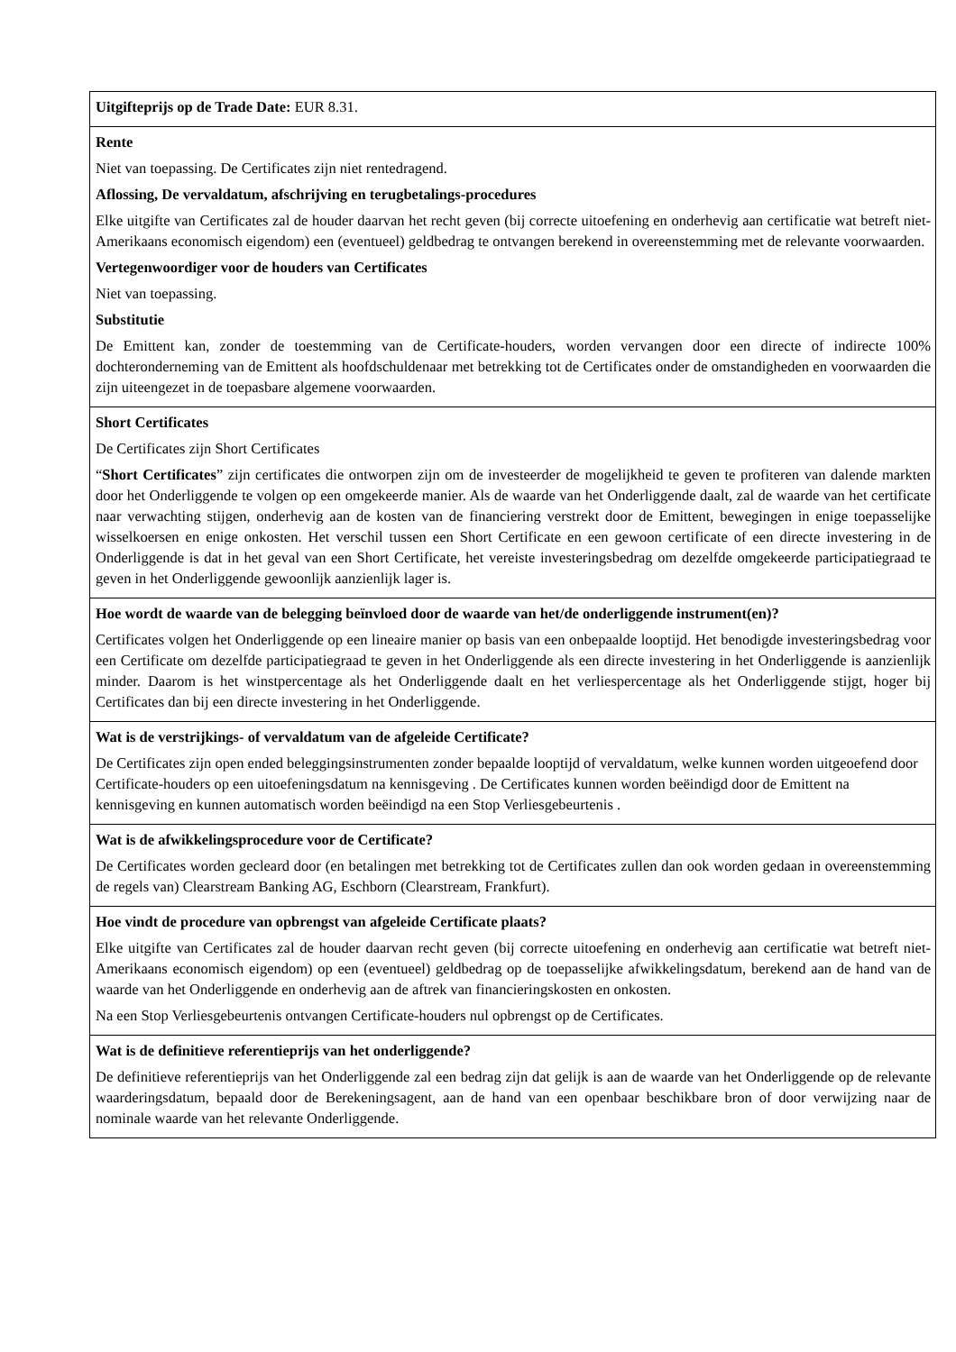| Uitgifteprijs op de Trade Date: EUR 8.31. |
| Rente Niet van toepassing. De Certificates zijn niet rentedragend. Aflossing, De vervaldatum, afschrijving en terugbetalings-procedures Elke uitgifte van Certificates zal de houder daarvan het recht geven (bij correcte uitoefening en onderhevig aan certificatie wat betreft niet-Amerikaans economisch eigendom) een (eventueel) geldbedrag te ontvangen berekend in overeenstemming met de relevante voorwaarden. Vertegenwoordiger voor de houders van Certificates Niet van toepassing. Substitutie De Emittent kan, zonder de toestemming van de Certificate-houders, worden vervangen door een directe of indirecte 100% dochteronderneming van de Emittent als hoofdschuldenaar met betrekking tot de Certificates onder de omstandigheden en voorwaarden die zijn uiteengezet in de toepasbare algemene voorwaarden. |
| Short Certificates De Certificates zijn Short Certificates “ Short Certificates ” zijn certificates die ontworpen zijn om de investeerder de mogelijkheid te geven te profiteren van dalende markten door het Onderliggende te volgen op een omgekeerde manier. Als de waarde van het Onderliggende daalt, zal de waarde van het certificate naar verwachting stijgen, onderhevig aan de kosten van de financiering verstrekt door de Emittent, bewegingen in enige toepasselijke wisselkoersen en enige onkosten. Het verschil tussen een Short Certificate en een gewoon certificate of een directe investering in de Onderliggende is dat in het geval van een Short Certificate, het vereiste investeringsbedrag om dezelfde omgekeerde participatiegraad te geven in het Onderliggende gewoonlijk aanzienlijk lager is. |
| Hoe wordt de waarde van de belegging beïnvloed door de waarde van het/de onderliggende instrument(en)? Certificates volgen het Onderliggende op een lineaire manier op basis van een onbepaalde looptijd. Het benodigde investeringsbedrag voor een Certificate om dezelfde participatiegraad te geven in het Onderliggende als een directe investering in het Onderliggende is aanzienlijk minder. Daarom is het winstpercentage als het Onderliggende daalt en het verliespercentage als het Onderliggende stijgt, hoger bij Certificates dan bij een directe investering in het Onderliggende. |
| Wat is de verstrijkings- of vervaldatum van de afgeleide Certificate? De Certificates zijn open ended beleggingsinstrumenten zonder bepaalde looptijd of vervaldatum, welke kunnen worden uitgeoefend door Certificate-houders op een uitoefeningsdatum na kennisgeving . De Certificates kunnen worden beëindigd door de Emittent na kennisgeving en kunnen automatisch worden beëindigd na een Stop Verliesgebeurtenis . |
| Wat is de afwikkelingsprocedure voor de Certificate? De Certificates worden gecleard door (en betalingen met betrekking tot de Certificates zullen dan ook worden gedaan in overeenstemming de regels van) Clearstream Banking AG, Eschborn (Clearstream, Frankfurt). |
| Hoe vindt de procedure van opbrengst van afgeleide Certificate plaats? Elke uitgifte van Certificates zal de houder daarvan recht geven (bij correcte uitoefening en onderhevig aan certificatie wat betreft niet-Amerikaans economisch eigendom) op een (eventueel) geldbedrag op de toepasselijke afwikkelingsdatum, berekend aan de hand van de waarde van het Onderliggende en onderhevig aan de aftrek van financieringskosten en onkosten. Na een Stop Verliesgebeurtenis ontvangen Certificate-houders nul opbrengst op de Certificates. |
| Wat is de definitieve referentieprijs van het onderliggende? De definitieve referentieprijs van het Onderliggende zal een bedrag zijn dat gelijk is aan de waarde van het Onderliggende op de relevante waarderingsdatum, bepaald door de Berekeningsagent, aan de hand van een openbaar beschikbare bron of door verwijzing naar de nominale waarde van het relevante Onderliggende. |